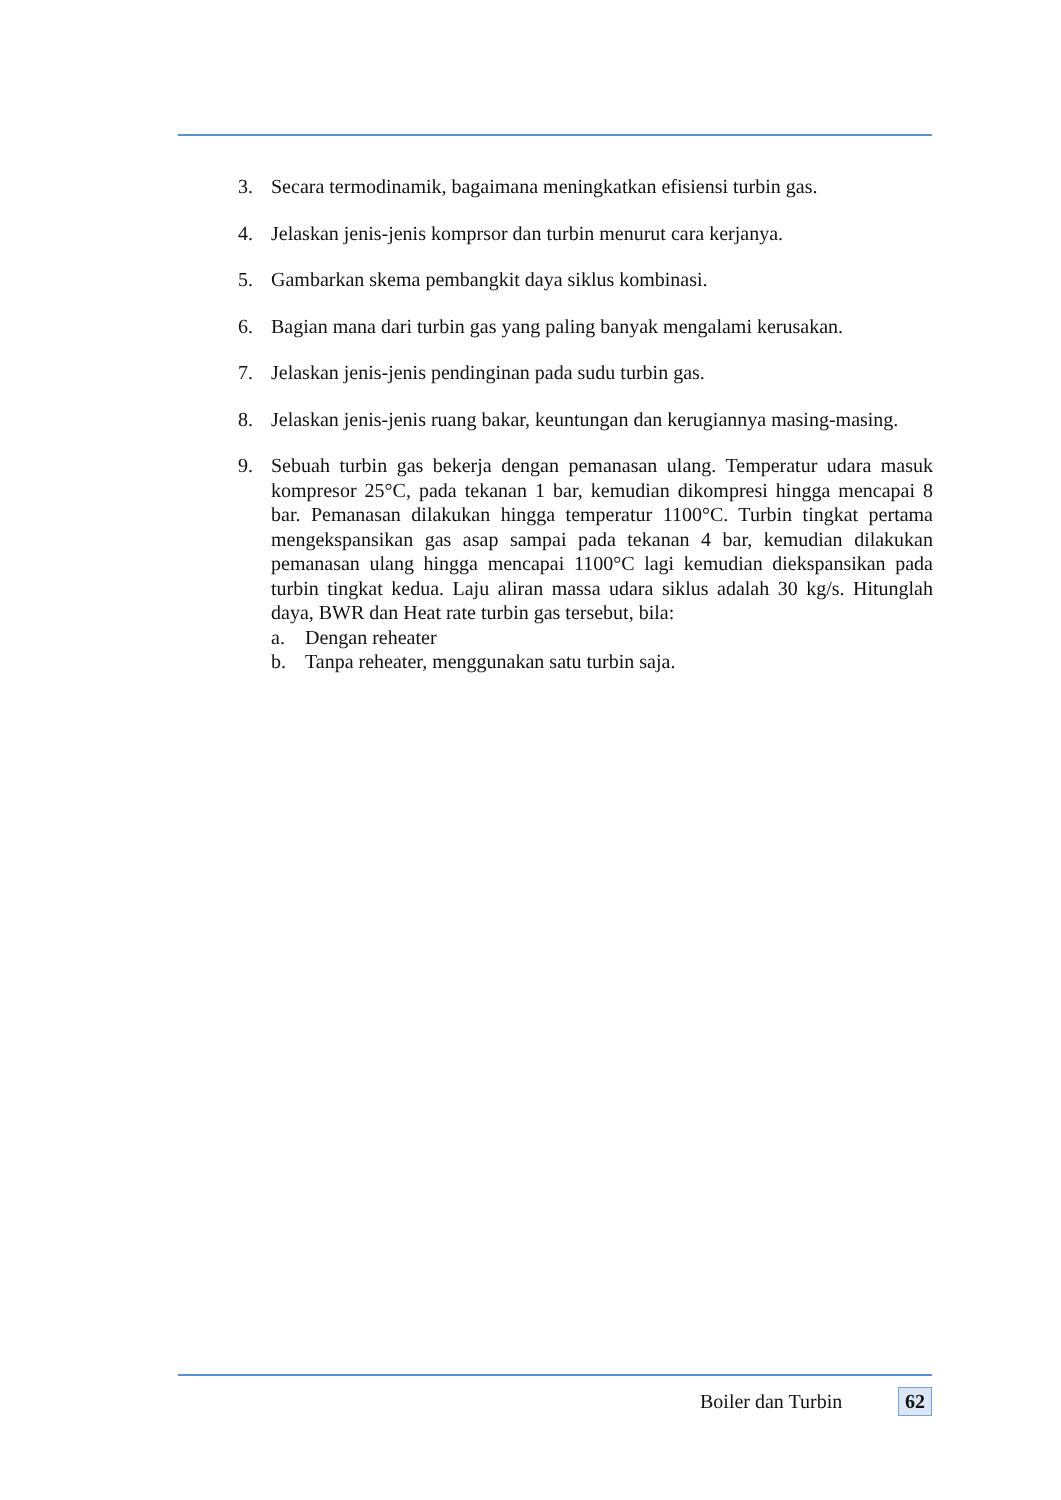3. Secara termodinamik, bagaimana meningkatkan efisiensi turbin gas.
4. Jelaskan jenis-jenis komprsor dan turbin menurut cara kerjanya.
5. Gambarkan skema pembangkit daya siklus kombinasi.
6. Bagian mana dari turbin gas yang paling banyak mengalami kerusakan.
7. Jelaskan jenis-jenis pendinginan pada sudu turbin gas.
8. Jelaskan jenis-jenis ruang bakar, keuntungan dan kerugiannya masing-masing.
9. Sebuah turbin gas bekerja dengan pemanasan ulang. Temperatur udara masuk kompresor 25°C, pada tekanan 1 bar, kemudian dikompresi hingga mencapai 8 bar. Pemanasan dilakukan hingga temperatur 1100°C. Turbin tingkat pertama mengekspansikan gas asap sampai pada tekanan 4 bar, kemudian dilakukan pemanasan ulang hingga mencapai 1100°C lagi kemudian diekspansikan pada turbin tingkat kedua. Laju aliran massa udara siklus adalah 30 kg/s. Hitunglah daya, BWR dan Heat rate turbin gas tersebut, bila:
a. Dengan reheater
b. Tanpa reheater, menggunakan satu turbin saja.
Boiler dan Turbin 62